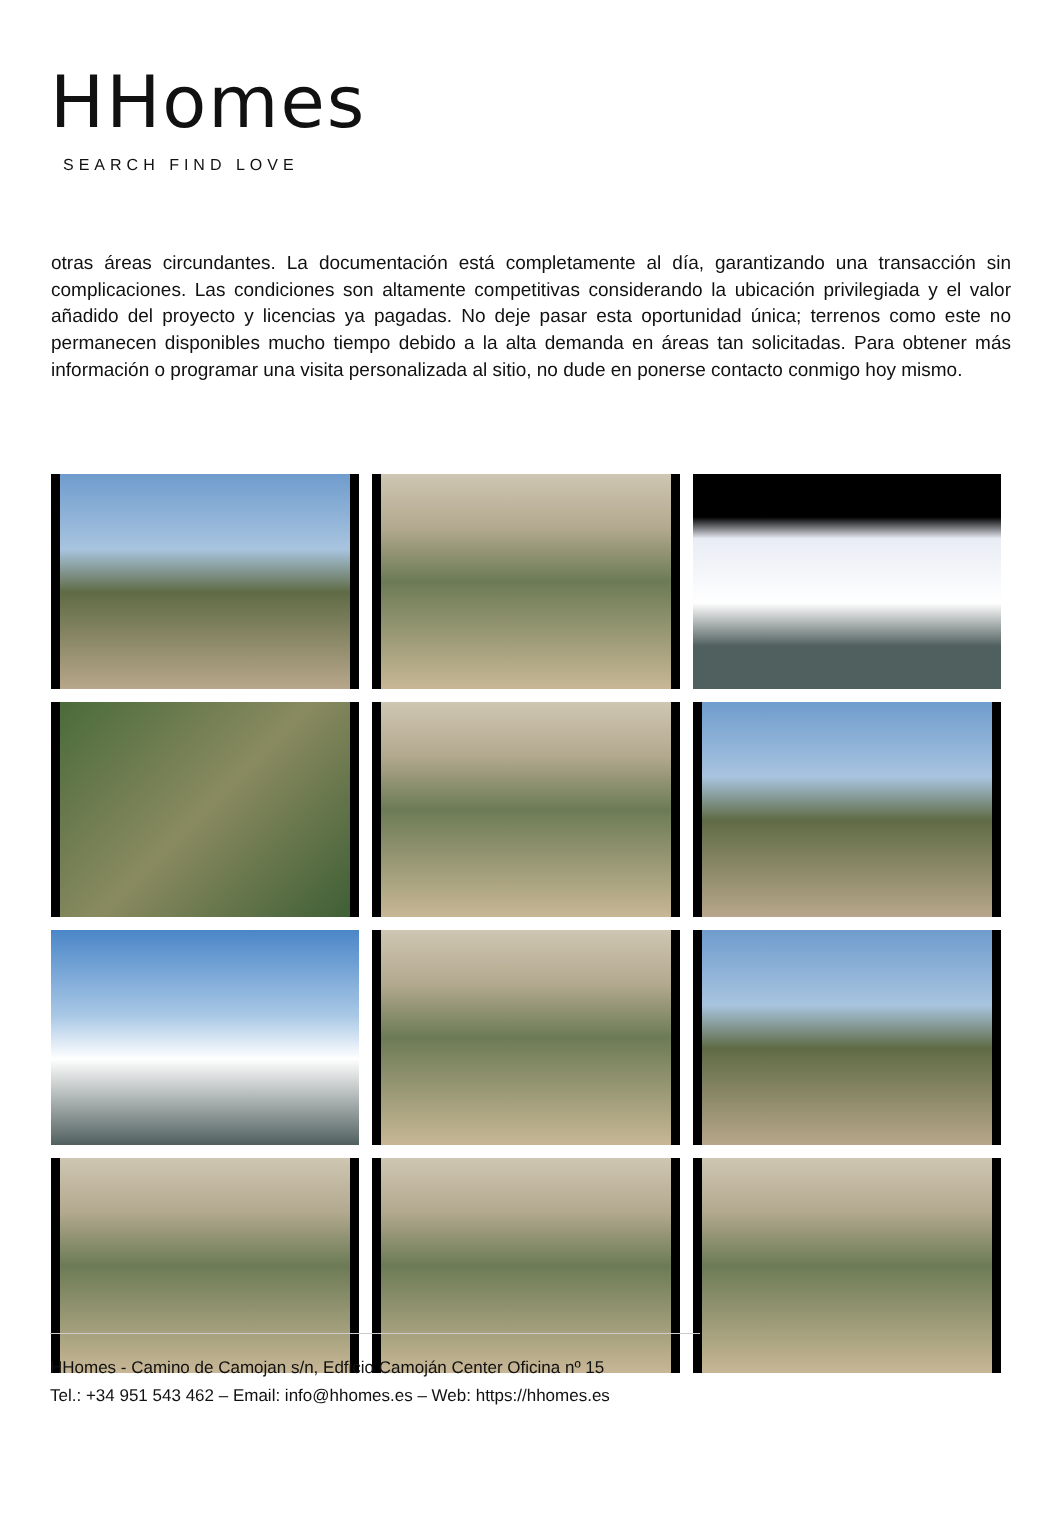HHomes
SEARCH FIND LOVE
otras áreas circundantes. La documentación está completamente al día, garantizando una transacción sin complicaciones. Las condiciones son altamente competitivas considerando la ubicación privilegiada y el valor añadido del proyecto y licencias ya pagadas. No deje pasar esta oportunidad única; terrenos como este no permanecen disponibles mucho tiempo debido a la alta demanda en áreas tan solicitadas. Para obtener más información o programar una visita personalizada al sitio, no dude en ponerse contacto conmigo hoy mismo.
HHomes - Camino de Camojan s/n, Edficio Camoján Center Oficina nº 15
Tel.: +34 951 543 462 – Email: info@hhomes.es – Web: https://hhomes.es